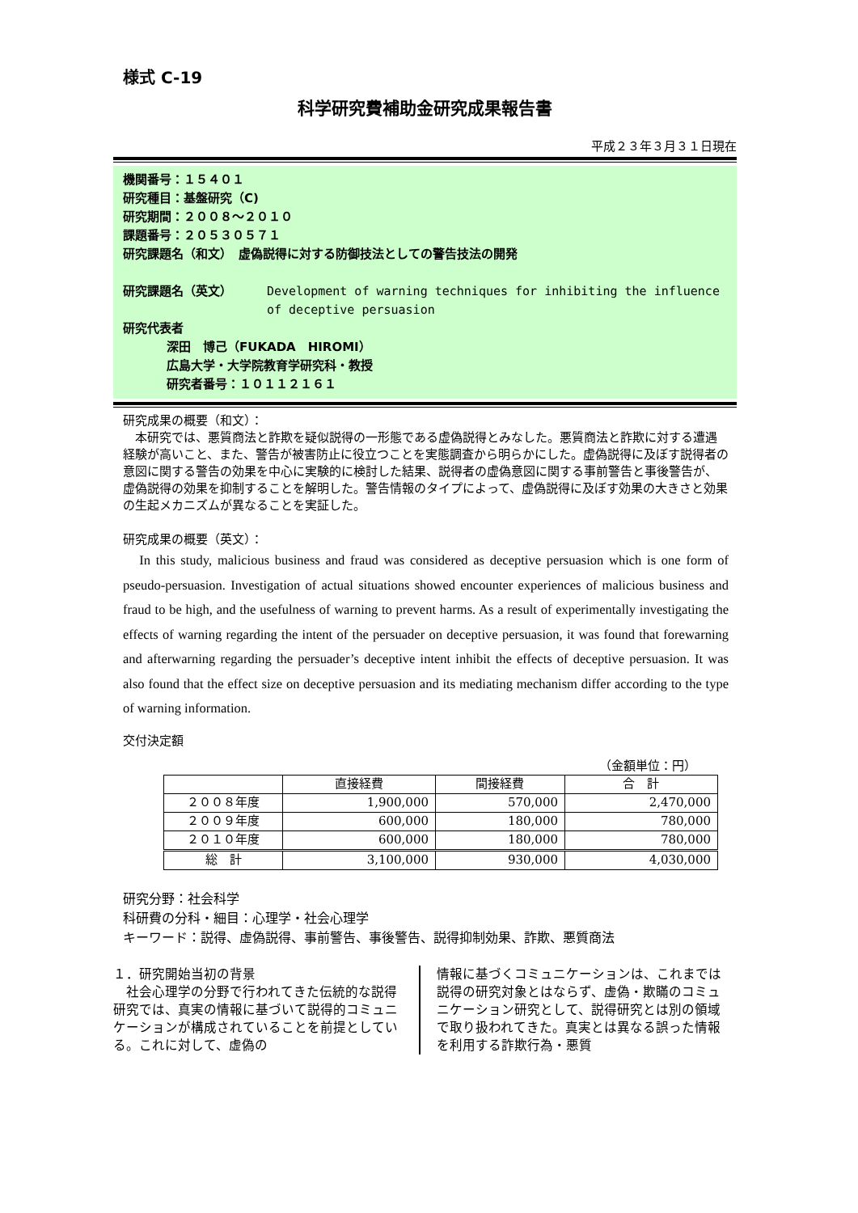様式 C-19
科学研究費補助金研究成果報告書
平成２３年３月３１日現在
機関番号：１５４０１
研究種目：基盤研究（C)
研究期間：２００８～２０１０
課題番号：２０５３０５７１
研究課題名（和文）　虚偽説得に対する防御技法としての警告技法の開発
研究課題名（英文） Development of warning techniques for inhibiting the influence of deceptive persuasion
研究代表者
深田　博己（FUKADA　HIROMI）
広島大学・大学院教育学研究科・教授
研究者番号：１０１１２１６１
研究成果の概要（和文）：
　本研究では、悪質商法と詐欺を疑似説得の一形態である虚偽説得とみなした。悪質商法と詐欺に対する遭遇経験が高いこと、また、警告が被害防止に役立つことを実態調査から明らかにした。虚偽説得に及ぼす説得者の意図に関する警告の効果を中心に実験的に検討した結果、説得者の虚偽意図に関する事前警告と事後警告が、虚偽説得の効果を抑制することを解明した。警告情報のタイプによって、虚偽説得に及ぼす効果の大きさと効果の生起メカニズムが異なることを実証した。
研究成果の概要（英文）：
In this study, malicious business and fraud was considered as deceptive persuasion which is one form of pseudo-persuasion. Investigation of actual situations showed encounter experiences of malicious business and fraud to be high, and the usefulness of warning to prevent harms. As a result of experimentally investigating the effects of warning regarding the intent of the persuader on deceptive persuasion, it was found that forewarning and afterwarning regarding the persuader’s deceptive intent inhibit the effects of deceptive persuasion. It was also found that the effect size on deceptive persuasion and its mediating mechanism differ according to the type of warning information.
交付決定額
（金額単位：円）
| | 直接経費 | 間接経費 | 合 計 |
| --- | --- | --- | --- |
| ２００８年度 | 1,900,000 | 570,000 | 2,470,000 |
| ２００９年度 | 600,000 | 180,000 | 780,000 |
| ２０１０年度 | 600,000 | 180,000 | 780,000 |
| 総 計 | 3,100,000 | 930,000 | 4,030,000 |
研究分野：社会科学
科研費の分科・細目：心理学・社会心理学
キーワード：説得、虚偽説得、事前警告、事後警告、説得抑制効果、詐欺、悪質商法
１．研究開始当初の背景
　社会心理学の分野で行われてきた伝統的な説得研究では、真実の情報に基づいて説得的コミュニケーションが構成されていることを前提としている。これに対して、虚偽の
情報に基づくコミュニケーションは、これまでは説得の研究対象とはならず、虚偽・欺瞞のコミュニケーション研究として、説得研究とは別の領域で取り扱われてきた。真実とは異なる誤った情報を利用する詐欺行為・悪質